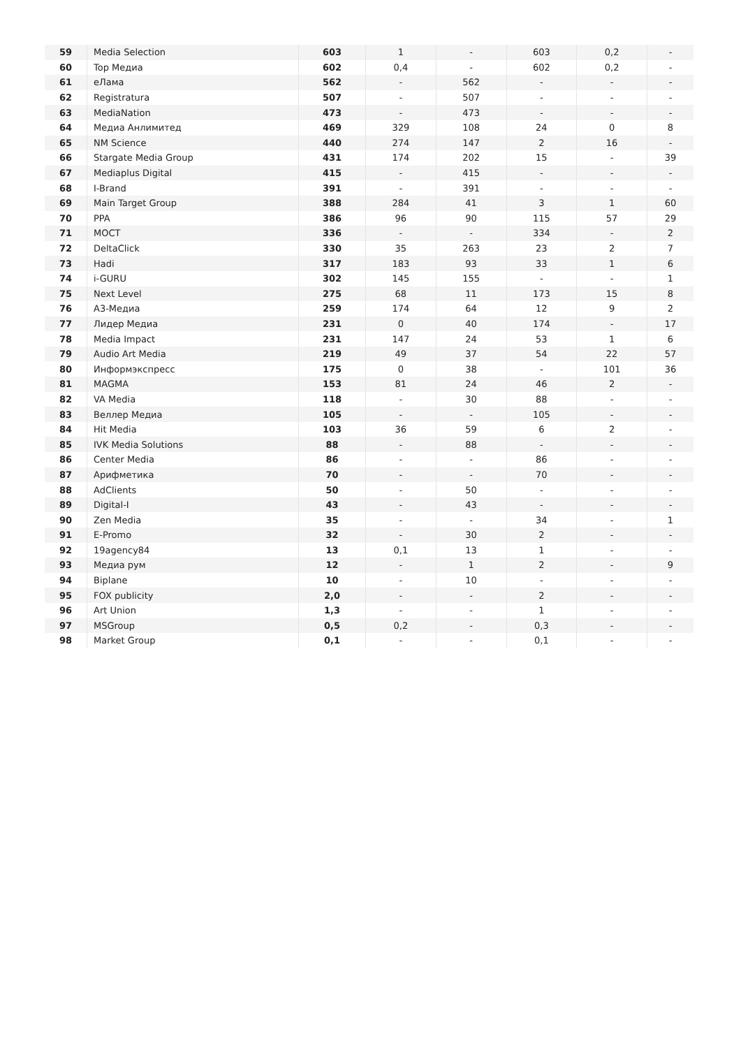| 59 | Media Selection | 603 | 1 | - | 603 | 0,2 | - |
| 60 | Top Медиа | 602 | 0,4 | - | 602 | 0,2 | - |
| 61 | еЛама | 562 | - | 562 | - | - | - |
| 62 | Registratura | 507 | - | 507 | - | - | - |
| 63 | MediaNation | 473 | - | 473 | - | - | - |
| 64 | Медиа Анлимитед | 469 | 329 | 108 | 24 | 0 | 8 |
| 65 | NM Science | 440 | 274 | 147 | 2 | 16 | - |
| 66 | Stargate Media Group | 431 | 174 | 202 | 15 | - | 39 |
| 67 | Mediaplus Digital | 415 | - | 415 | - | - | - |
| 68 | I-Brand | 391 | - | 391 | - | - | - |
| 69 | Main Target Group | 388 | 284 | 41 | 3 | 1 | 60 |
| 70 | PPA | 386 | 96 | 90 | 115 | 57 | 29 |
| 71 | МОСТ | 336 | - | - | 334 | - | 2 |
| 72 | DeltaClick | 330 | 35 | 263 | 23 | 2 | 7 |
| 73 | Hadi | 317 | 183 | 93 | 33 | 1 | 6 |
| 74 | i-GURU | 302 | 145 | 155 | - | - | 1 |
| 75 | Next Level | 275 | 68 | 11 | 173 | 15 | 8 |
| 76 | А3-Медиа | 259 | 174 | 64 | 12 | 9 | 2 |
| 77 | Лидер Медиа | 231 | 0 | 40 | 174 | - | 17 |
| 78 | Media Impact | 231 | 147 | 24 | 53 | 1 | 6 |
| 79 | Audio Art Media | 219 | 49 | 37 | 54 | 22 | 57 |
| 80 | Информэкспресс | 175 | 0 | 38 | - | 101 | 36 |
| 81 | MAGMA | 153 | 81 | 24 | 46 | 2 | - |
| 82 | VA Media | 118 | - | 30 | 88 | - | - |
| 83 | Веллер Медиа | 105 | - | - | 105 | - | - |
| 84 | Hit Media | 103 | 36 | 59 | 6 | 2 | - |
| 85 | IVK Media Solutions | 88 | - | 88 | - | - | - |
| 86 | Center Media | 86 | - | - | 86 | - | - |
| 87 | Арифметика | 70 | - | - | 70 | - | - |
| 88 | AdClients | 50 | - | 50 | - | - | - |
| 89 | Digital-I | 43 | - | 43 | - | - | - |
| 90 | Zen Media | 35 | - | - | 34 | - | 1 |
| 91 | E-Promo | 32 | - | 30 | 2 | - | - |
| 92 | 19agency84 | 13 | 0,1 | 13 | 1 | - | - |
| 93 | Медиа рум | 12 | - | 1 | 2 | - | 9 |
| 94 | Biplane | 10 | - | 10 | - | - | - |
| 95 | FOX publicity | 2,0 | - | - | 2 | - | - |
| 96 | Art Union | 1,3 | - | - | 1 | - | - |
| 97 | MSGroup | 0,5 | 0,2 | - | 0,3 | - | - |
| 98 | Market Group | 0,1 | - | - | 0,1 | - | - |